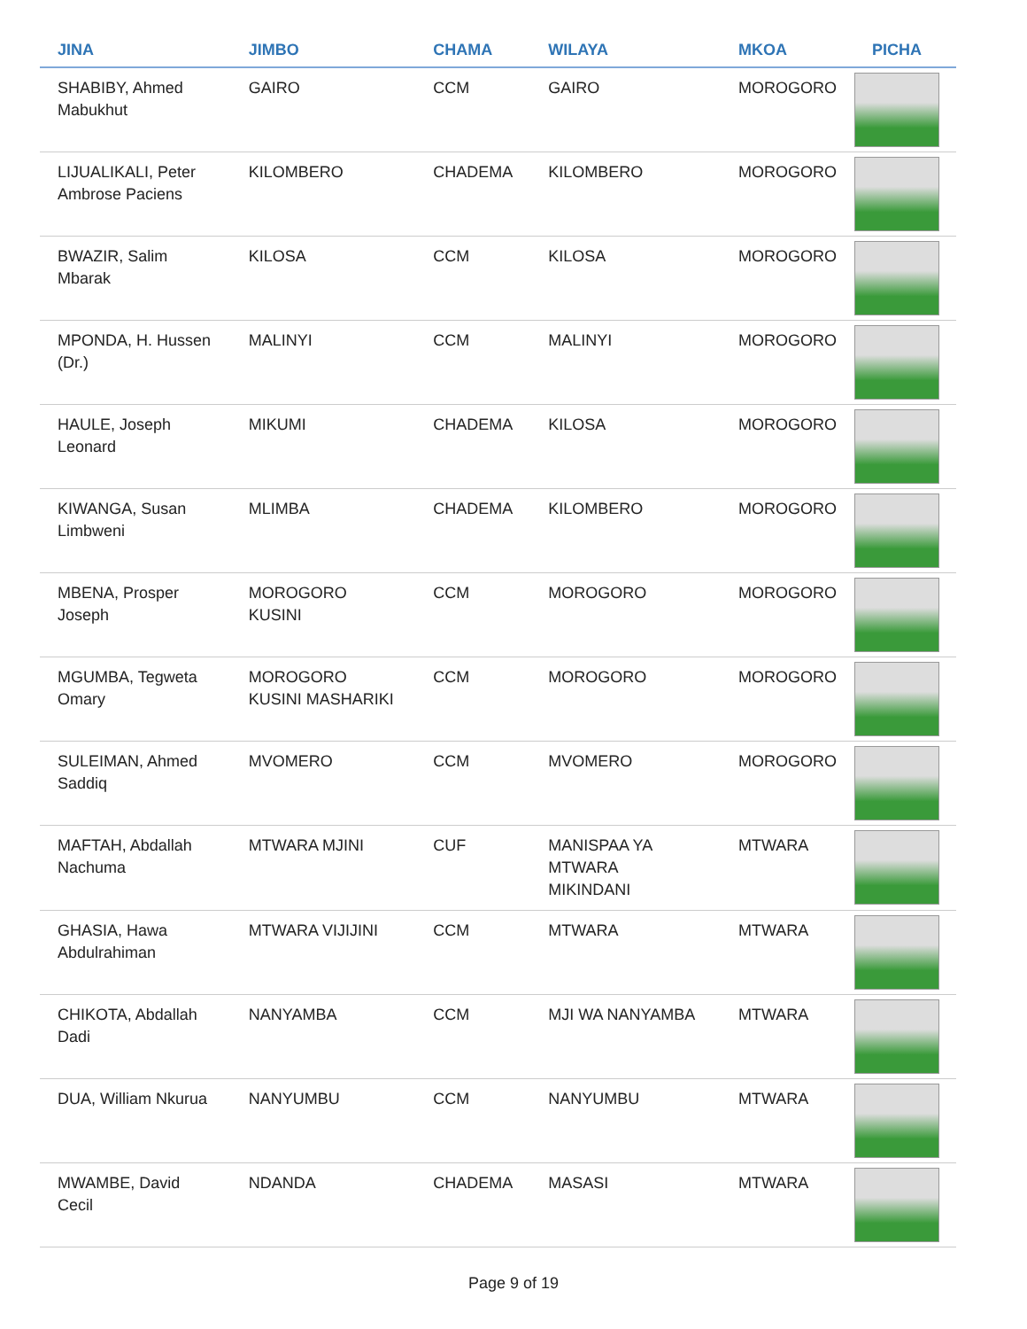| JINA | JIMBO | CHAMA | WILAYA | MKOA | PICHA |
| --- | --- | --- | --- | --- | --- |
| SHABIBY, Ahmed Mabukhut | GAIRO | CCM | GAIRO | MOROGORO | |
| LIJUALIKALI, Peter Ambrose Paciens | KILOMBERO | CHADEMA | KILOMBERO | MOROGORO | |
| BWAZIR, Salim Mbarak | KILOSA | CCM | KILOSA | MOROGORO | |
| MPONDA, H. Hussen (Dr.) | MALINYI | CCM | MALINYI | MOROGORO | |
| HAULE, Joseph Leonard | MIKUMI | CHADEMA | KILOSA | MOROGORO | |
| KIWANGA, Susan Limbweni | MLIMBA | CHADEMA | KILOMBERO | MOROGORO | |
| MBENA, Prosper Joseph | MOROGORO KUSINI | CCM | MOROGORO | MOROGORO | |
| MGUMBA, Tegweta Omary | MOROGORO KUSINI MASHARIKI | CCM | MOROGORO | MOROGORO | |
| SULEIMAN, Ahmed Saddiq | MVOMERO | CCM | MVOMERO | MOROGORO | |
| MAFTAH, Abdallah Nachuma | MTWARA MJINI | CUF | MANISPAA YA MTWARA MIKINDANI | MTWARA | |
| GHASIA, Hawa Abdulrahiman | MTWARA VIJIJINI | CCM | MTWARA | MTWARA | |
| CHIKOTA, Abdallah Dadi | NANYAMBA | CCM | MJI WA NANYAMBA | MTWARA | |
| DUA, William Nkurua | NANYUMBU | CCM | NANYUMBU | MTWARA | |
| MWAMBE, David Cecil | NDANDA | CHADEMA | MASASI | MTWARA | |
Page 9 of 19